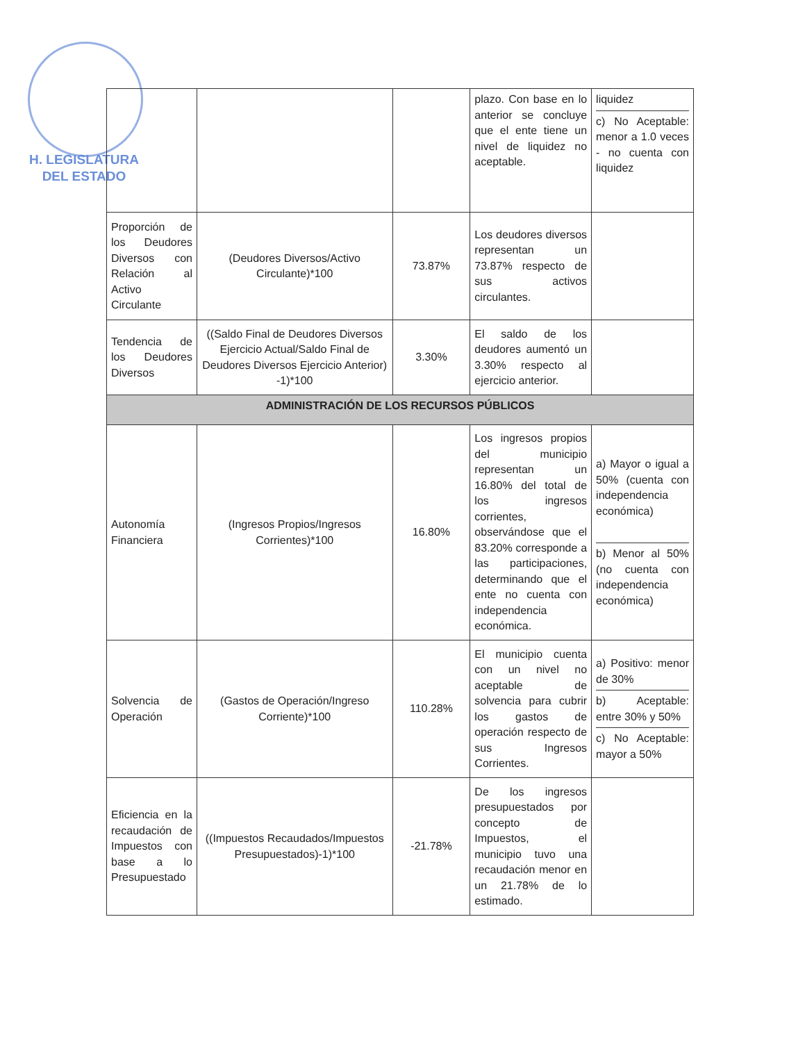H. LEGISLATURA
DEL ESTADO
| | | | plazo. Con base en lo anterior se concluye que el ente tiene un nivel de liquidez no aceptable. | liquidez c) No Aceptable: menor a 1.0 veces - no cuenta con liquidez |
| Proporción de los Deudores Diversos con Relación al Activo Circulante | (Deudores Diversos/Activo Circulante)*100 | 73.87% | Los deudores diversos representan un 73.87% respecto de sus activos circulantes. | |
| Tendencia de los Deudores Diversos | ((Saldo Final de Deudores Diversos Ejercicio Actual/Saldo Final de Deudores Diversos Ejercicio Anterior) -1)*100 | 3.30% | El saldo de los deudores aumentó un 3.30% respecto al ejercicio anterior. | |
| ADMINISTRACIÓN DE LOS RECURSOS PÚBLICOS | | | | |
| Autonomía Financiera | (Ingresos Propios/Ingresos Corrientes)*100 | 16.80% | Los ingresos propios del municipio representan un 16.80% del total de los ingresos corrientes, observándose que el 83.20% corresponde a las participaciones, determinando que el ente no cuenta con independencia económica. | a) Mayor o igual a 50% (cuenta con independencia económica) b) Menor al 50% (no cuenta con independencia económica) |
| Solvencia de Operación | (Gastos de Operación/Ingreso Corriente)*100 | 110.28% | El municipio cuenta con un nivel no aceptable de solvencia para cubrir los gastos de operación respecto de sus Ingresos Corrientes. | a) Positivo: menor de 30% b) Aceptable: entre 30% y 50% c) No Aceptable: mayor a 50% |
| Eficiencia en la recaudación de Impuestos con base a lo Presupuestado | ((Impuestos Recaudados/Impuestos Presupuestados)-1)*100 | -21.78% | De los ingresos presupuestados por concepto de Impuestos, el municipio tuvo una recaudación menor en un 21.78% de lo estimado. | |